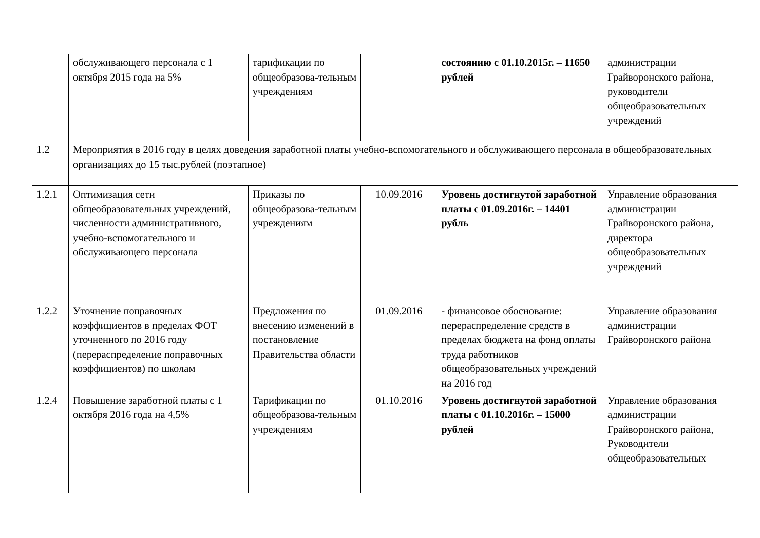| | обслуживающего персонала с 1 октября 2015 года на 5% | тарификации по общеобразова-тельным учреждениям | | состоянию с 01.10.2015г. – 11650 рублей | администрации Грайворонского района, руководители общеобразовательных учреждений |
| 1.2 | Мероприятия в 2016 году в целях доведения заработной платы учебно-вспомогательного и обслуживающего персонала в общеобразовательных организациях до 15 тыс.рублей (поэтапное) | | | | |
| 1.2.1 | Оптимизация сети общеобразовательных учреждений, численности административного, учебно-вспомогательного и обслуживающего персонала | Приказы по общеобразова-тельным учреждениям | 10.09.2016 | Уровень достигнутой заработной платы с 01.09.2016г. – 14401 рубль | Управление образования администрации Грайворонского района, директора общеобразовательных учреждений |
| 1.2.2 | Уточнение поправочных коэффициентов в пределах ФОТ уточненного по 2016 году (перераспределение поправочных коэффициентов) по школам | Предложения по внесению изменений в постановление Правительства области | 01.09.2016 | - финансовое обоснование: перераспределение средств в пределах бюджета на фонд оплаты труда работников общеобразовательных учреждений на 2016 год | Управление образования администрации Грайворонского района |
| 1.2.4 | Повышение заработной платы с 1 октября 2016 года на 4,5% | Тарификации по общеобразова-тельным учреждениям | 01.10.2016 | Уровень достигнутой заработной платы с 01.10.2016г. – 15000 рублей | Управление образования администрации Грайворонского района, Руководители общеобразовательных |